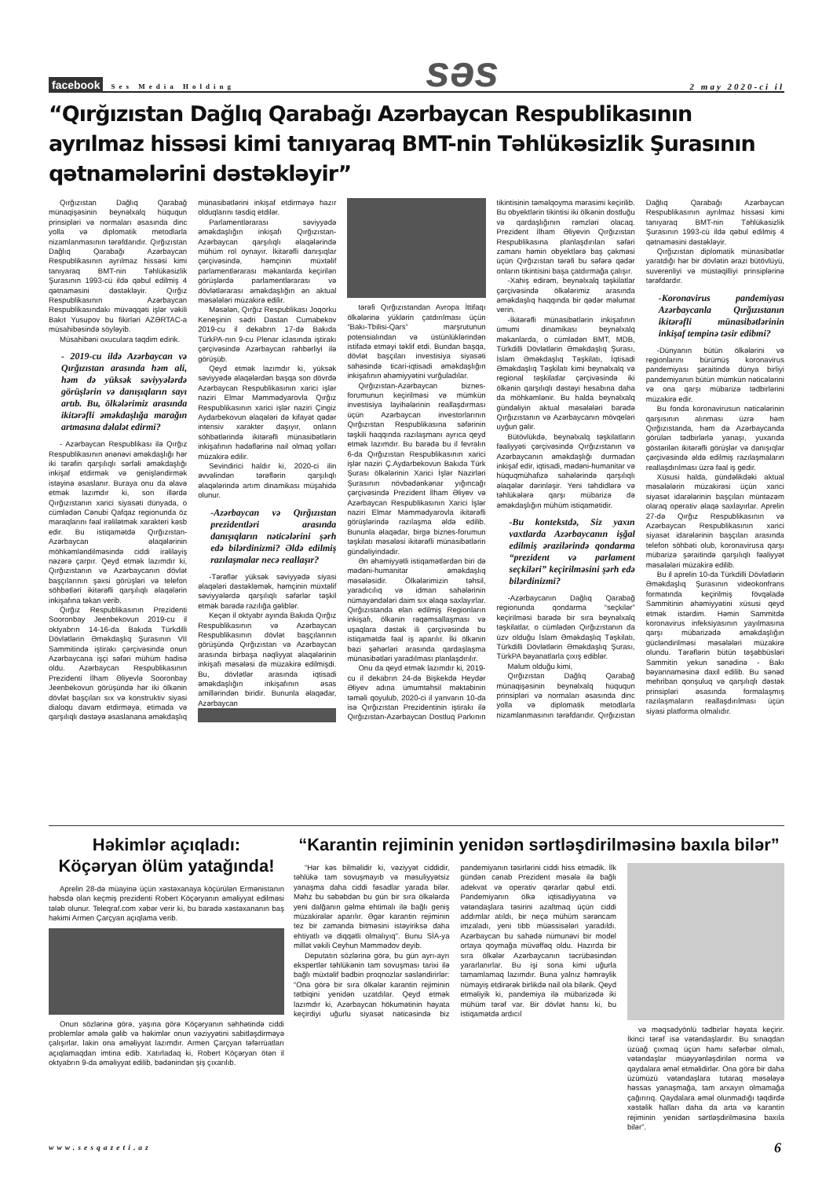facebook Ses Media Holding
səs
2 may 2020-ci il
“Qırğızıstan Dağlıq Qarabağı Azərbaycan Respublikasının ayrılmaz hissəsi kimi tanıyaraq BMT-nin Təhlükəsizlik Şurasının qətnamələrini dəstəkləyir”
Qırğızıstan Dağlıq Qarabağ münaqişəsinin beynəlxalq hüququn prinsipləri və normaları əsasında dinc yolla və diplomatik metodlarla nizamlanmasının tərəfdarıdır. Qırğızıstan Dağlıq Qarabağı Azərbaycan Respublikasının ayrılmaz hissəsi kimi tanıyaraq BMT-nin Təhlükəsizlik Şurasının 1993-cü ildə qəbul edilmiş 4 qətnaməsini dəstəkləyir. Qırğız Respublikasının Azərbaycan Respublikasındakı müvəqqəti işlər vəkili Bakıt Yusupov bu fikirləri AZƏRTAC-a müsahibəsində söyləyib.
Müsahibəni oxuculara təqdim edirik.
- 2019-cu ildə Azərbaycan və Qırğızıstan arasında həm ali, həm də yüksək səviyyələrdə görüşlərin və danışıqların sayı artıb. Bu, ölkələrimiz arasında ikitərəfli əməkdaşlığa marağın artmasına dəlalət edirmi?
- Azərbaycan Respublikası ilə Qırğız Respublikasının ənənəvi əməkdaşlığı hər iki tərəfin qarşılıqlı sərfəli əməkdaşlığı inkişaf etdirmək və genişləndirmək istəyinə əsaslanır. Buraya onu da əlavə etmək lazımdır ki, son illərdə Qırğızıstanın xarici siyasəti dünyada, o cümlədən Cənubi Qafqaz regionunda öz maraqlarını fəal irəlilətmək xarakteri kəsb edir. Bu istiqamətdə Qırğızıstan-Azərbaycan əlaqələrinin möhkəmləndilməsində ciddi irəliləyiş nəzərə çarpır. Qeyd etmək lazımdır ki, Qırğızıstanın və Azərbaycanın dövlət başçılarının şəxsi görüşləri və telefon söhbətləri ikitərəfli qarşılıqlı əlaqələrin inkişafına təkan verib.
Qırğız Respublikasının Prezidenti Sooronbay Jeenbekovun 2019-cu il oktyabrın 14-16-da Bakıda Türkdilli Dövlətlərin Əməkdaşlıq Şurasının VII Sammitində iştirakı çərçivəsində onun Azərbaycana işçi səfəri mühüm hadisə oldu. Azərbaycan Respublikasının Prezidenti İlham Əliyevlə Sooronbay Jeenbekovun görüşündə hər iki ölkənin dövlət başçıları sıx və konstruktiv siyasi dialoqu davam etdirməyə, etimada və qarşılıqlı dəstəyə əsaslanana əməkdaşlıq münasibətlərini inkişaf etdirməyə hazır olduqlarını təsdiq etdilər.
Parlamentlərarası səviyyədə əməkdaşlığın inkişafı Qırğızıstan-Azərbaycan qarşılıqlı əlaqələrində mühüm rol oynayır. İkitərəfli danışıqlar çərçivəsində, həmçinin müxtəlif parlamentlərarası məkanlarda keçirilən görüşlərdə parlamentlərarası və dövlətlərarası əməkdaşlığın ən aktual məsələləri müzakirə edilir.
Məsələn, Qırğız Respublikası Joqorku Keneşinin sədri Dastan Cumabekov 2019-cu il dekabrın 17-də Bakıda TürkPA-nın 9-cu Plenar iclasında iştirakı çərçivəsində Azərbaycan rəhbərliyi ilə görüşüb.
Qeyd etmək lazımdır ki, yüksək səviyyədə əlaqələrdən başqa son dövrdə Azərbaycan Respublikasının xarici işlər naziri Elmar Məmmədyarovla Qırğız Respublikasının xarici işlər naziri Çingiz Aydarbekovun əlaqələri də kifayət qədər intensiv xarakter daşıyır, onların söhbətlərində ikitərəfli münasibətlərin inkişafının hədəflərinə nail olmaq yolları müzakirə edilir.
Sevindirici haldır ki, 2020-ci ilin əvvəlindən tərəflərin qarşılıqlı əlaqələrində artım dinamikası müşahidə olunur.
-Azərbaycan və Qırğızıstan prezidentləri arasında danışıqların nəticələrini şərh edə bilərdinizmi? Əldə edilmiş razılaşmalar necə reallaşır?
-Tərəflər yüksək səviyyədə siyasi əlaqələri dəstəkləmək, həmçinin müxtəlif səviyyələrdə qarşılıqlı səfərlər təşkil etmək barədə razılığa gəliblər.
Keçən il oktyabr ayında Bakıda Qırğız Respublikasının və Azərbaycan Respublikasının dövlət başçılarının görüşündə Qırğızıstan və Azərbaycan arasında birbaşa nəqliyyat əlaqələrinin inkişafı məsələsi də müzakirə edilmişdi. Bu, dövlətlər arasında iqtisadi əməkdaşlığın inkişafının əsas amillərindən biridir. Bununla əlaqədar, Azərbaycan
tərəfi Qırğızıstandan Avropa İttifaqı ölkələrinə yüklərin çatdırılması üçün “Bakı-Tbilisi-Qars” marşrutunun potensialından və üstünlüklərindən istifadə etməyi təklif etdi. Bundan başqa, dövlət başçıları investisiya siyasəti sahəsində ticari-iqtisadi əməkdaşlığın inkişafının əhəmiyyətini vurğuladılar.
Qırğızıstan-Azərbaycan biznes-forumunun keçirilməsi və mümkün investisiya layihələrinin reallaşdırması üçün Azərbaycan investorlarının Qırğızıstan Respublikasına səfərinin təşkili haqqında razılaşmanı ayrıca qeyd etmək lazımdır. Bu barədə bu il fevralın 6-da Qırğızıstan Respublikasının xarici işlər naziri Ç.Aydarbekovun Bakıda Türk Şurası ölkələrinin Xarici İşlər Nazirləri Şurasının növbədənkənar yığıncağı çərçivəsində Prezident İlham Əliyev və Azərbaycan Respublikasının Xarici İşlər naziri Elmar Məmmədyarovla ikitərəfli görüşlərində razılaşma əldə edilib. Bununla əlaqədar, birgə biznes-forumun təşkilatı məsələsi ikitərəfli münasibətlərin gündəliyindədir.
Ən əhəmiyyətli istiqamətlərdən biri də mədəni-humanitar əməkdaşlıq məsələsidir. Ölkələrimizin təhsil, yaradıcılıq və idman sahələrinin nümayəndələri daim sıx əlaqə saxlayırlar. Qırğızıstanda elan edilmiş Regionların inkişafı, ölkənin rəqəmsallaşması və uşaqlara dəstək ili çərçivəsində bu istiqamətdə fəal iş aparılır. İki ölkənin bəzi şəhərləri arasında qardaşlaşma münasibətləri yaradılması planlaşdırılır.
Onu da qeyd etmək lazımdır ki, 2019-cu il dekabrın 24-də Bişkekdə Heydər Əliyev adına ümumtəhsil məktəbinin təməli qoyulub, 2020-ci il yanvarın 10-da isə Qırğızıstan Prezidentinin iştirakı ilə Qırğızıstan-Azərbaycan Dostluq Parkının tikintisinin təməlqoyma mərasimi keçirilib. Bu obyektlərin tikintisi iki ölkənin dostluğu və qardaşlığının rəmzləri olacaq. Prezident İlham Əliyevin Qırğızıstan Respublikasına planlaşdırılan səfəri zamanı həmin obyektlərə baş çəkməsi üçün Qırğızıstan tərəfi bu səfərə qədər onların tikintisini başa çatdırmağa çalışır.
-Xahiş edirəm, beynəlxalq təşkilatlar çərçivəsində ölkələrimiz arasında əməkdaşlıq haqqında bir qədər məlumat verin.
-İkitərəfli münasibətlərin inkişafının ümumi dinamikası beynəlxalq məkanlarda, o cümlədən BMT, MDB, Türkdilli Dövlətlərin Əməkdaşlıq Şurası, İslam Əməkdaşlıq Təşkilatı, İqtisadi Əməkdaşlıq Təşkilatı kimi beynəlxalq və regional təşkilatlar çərçivəsində iki ölkənin qarşılıqlı dəstəyi hesabına daha da möhkəmlənir. Bu halda beynəlxalq gündəliyin aktual məsələləri barədə Qırğızıstanın və Azərbaycanın mövqeləri uyğun gəlir.
Bütövlükdə, beynəlxalq təşkilatların fəaliyyəti çərçivəsində Qırğızıstanın və Azərbaycanın əməkdaşlığı durmadan inkişaf edir, iqtisadi, mədəni-humanitar və hüquqmühafizə sahələrində qarşılıqlı əlaqələr dərinləşir. Yeni təhdidlərə və təhlükələrə qarşı mübarizə də əməkdaşlığın mühüm istiqamətidir.
-Bu kontekstdə, Siz yaxın vaxtlarda Azərbaycanın işğal edilmiş ərazilərində qondarma “prezident və parlament seçkiləri” keçirilməsini şərh edə bilərdinizmi?
-Azərbaycanın Dağlıq Qarabağ regionunda qondarma “seçkilər” keçirilməsi barədə bir sıra beynəlxalq təşkilatlar, o cümlədən Qırğızıstanın da üzv olduğu İslam Əməkdaşlıq Təşkilatı, Türkdilli Dövlətlərin Əməkdaşlıq Şurası, TürkPA bəyanatlarla çıxış ediblər.
Məlum olduğu kimi,
Qırğızıstan Dağlıq Qarabağ münaqişəsinin beynəlxalq hüququn prinsipləri və normaları əsasında dinc yolla və diplomatik metodlarla nizamlanmasının tərəfdarıdır. Qırğızıstan Dağlıq Qarabağı Azərbaycan Respublikasının ayrılmaz hissəsi kimi tanıyaraq BMT-nin Təhlükəsizlik Şurasının 1993-cü ildə qəbul edilmiş 4 qətnaməsini dəstəkləyir.
Qırğızıstan diplomatik münasibətlər yaratdığı hər bir dövlətin ərazi bütövlüyü, suverenliyi və müstəqilliyi prinsiplərinə tərəfdardır.
-Koronavirus pandemiyası Azərbaycanla Qırğızıstanın ikitərəfli münasibətlərinin inkişaf tempinə təsir edibmi?
-Dünyanın bütün ölkələrini və regionlarını bürümüş koronavirus pandemiyası şəraitində dünya birliyi pandemiyanın bütün mümkün nəticələrini və ona qarşı mübarizə tədbirlərini müzakirə edir.
Bu fonda koronavirusun nəticələrinin qarşısının alınması üzrə həm Qırğızıstanda, həm də Azərbaycanda görülən tədbirlərlə yanaşı, yuxarıda göstərilən ikitərəfli görüşlər və danışıqlar çərçivəsində əldə edilmiş razılaşmaların reallaşdırılması üzrə fəal iş gedir.
Xüsusi halda, gündəlikdəki aktual məsələlərin müzakirəsi üçün xarici siyasət idarələrinin başçıları müntəzəm olaraq operativ əlaqə saxlayırlar. Aprelin 27-də Qırğız Respublikasının və Azərbaycan Respublikasının xarici siyasət idarələrinin başçıları arasında telefon söhbəti olub, koronavirusa qarşı mübarizə şəraitində qarşılıqlı fəaliyyət məsələləri müzakirə edilib.
Bu il aprelin 10-da Türkdilli Dövlətlərin Əməkdaşlıq Şurasının videokonfrans formatında keçirilmiş fövqəladə Sammitinin əhəmiyyətini xüsusi qeyd etmək istərdim. Həmin Sammitdə koronavirus infeksiyasının yayılmasına qarşı mübarizədə əməkdaşlığın gücləndirilməsi məsələləri müzakirə olundu. Tərəflərin bütün təşəbbüsləri Sammitin yekun sənədinə - Bakı bəyannaməsinə daxil edilib. Bu sənəd mehriban qonşuluq və qarşılıqlı dəstək prinsipləri əsasında formalaşmış razılaşmaların reallaşdırılması üçün siyasi platforma olmalıdır.
Həkimlər açıqladı:
Köçəryan ölüm yatağında!
Aprelin 28-də müayinə üçün xəstəxanaya köçürülən Ermənistanın həbsdə olan keçmiş prezidenti Robert Köçəryanın əməliyyat edilməsi tələb olunur. Teleqraf.com xəbər verir ki, bu barədə xəstəxananın baş həkimi Armen Çarçyan açıqlama verib.
Onun sözlərinə görə, yaşına görə Köçəryanın səhhətində ciddi problemlər əmələ gəlib və həkimlər onun vəziyyətini sabitləşdirməyə çalışırlar, lakin ona əməliyyat lazımdır. Armen Çarçyan təfərrüatları açıqlamaqdan imtina edib. Xatırladaq ki, Robert Köçəryan ötən il oktyabrın 9-da əməliyyat edilib, bədənindən şiş çıxarılıb.
“Karantin rejiminin yenidən sərtləşdirilməsinə baxıla bilər”
“Hər kəs bilməlidir ki, vəziyyət ciddidir, təhlükə tam sovuşmayıb və məsuliyyətsiz yanaşma daha ciddi fəsadlar yarada bilər. Məhz bu səbəbdən bu gün bir sıra ölkələrdə yeni dalğanın gəlmə ehtimalı ilə bağlı geniş müzakirələr aparılır. Əgər karantin rejiminin tez bir zamanda bitməsini istəyiriksə daha ehtiyatlı və diqqətli olmalıyıq”. Bunu SİA-ya millət vəkili Ceyhun Məmmədov deyib.
Deputatın sözlərinə görə, bu gün ayrı-ayrı ekspertlər təhlükənin tam sovuşması tarixi ilə bağlı müxtəlif bədbin proqnozlar səsləndirirlər: “Ona görə bir sıra ölkələr karantin rejiminin tətbiqini yenidən uzatdılar. Qeyd etmək lazımdır ki, Azərbaycan hökumətinin həyata keçirdiyi uğurlu siyasət nəticəsində biz pandemiyanın təsirlərini ciddi hiss etmədik. İlk gündən cənab Prezident məsələ ilə bağlı adekvat və operativ qərarlar qəbul etdi. Pandemiyanın ölkə iqtisadiyyatına və vətəndaşlara təsirini azaltmaq üçün ciddi addımlar atıldı, bir neçə mühüm sərəncam imzaladı, yeni tibb müəssisələri yaradıldı. Azərbaycan bu sahədə nümunəvi bir model ortaya qoymağa müvəffəq oldu. Hazırda bir sıra ölkələr Azərbaycanın təcrübəsindən yararlanırlar. Bu işi sona kimi uğurla tamamlamaq lazımdır. Buna yalnız həmrəylik nümayiş etdirərək birlikdə nail ola bilərik. Qeyd etməliyik ki, pandemiya ilə mübarizədə iki mühüm tərəf var. Bir dövlət hansı ki, bu istiqamətdə ardıcıl
və məqsədyönlü tədbirlər həyata keçirir. İkinci tərəf isə vətəndaşlardır. Bu sınaqdan üzüağ çıxmaq üçün hamı səfərbər olmalı, vətəndaşlar müəyyənləşdirilən norma və qaydalara əməl etməlidirlər. Ona görə bir daha üzümüzü vətəndaşlara tutaraq məsələyə həssas yanaşmağa, tam arxayın olmamağa çağırırıq. Qaydalara əməl olunmadığı təqdirdə xəstəlik halları daha da arta və karantin rejiminin yenidən sərtləşdirilməsinə baxıla bilər”.
www.sesqazeti.az 6